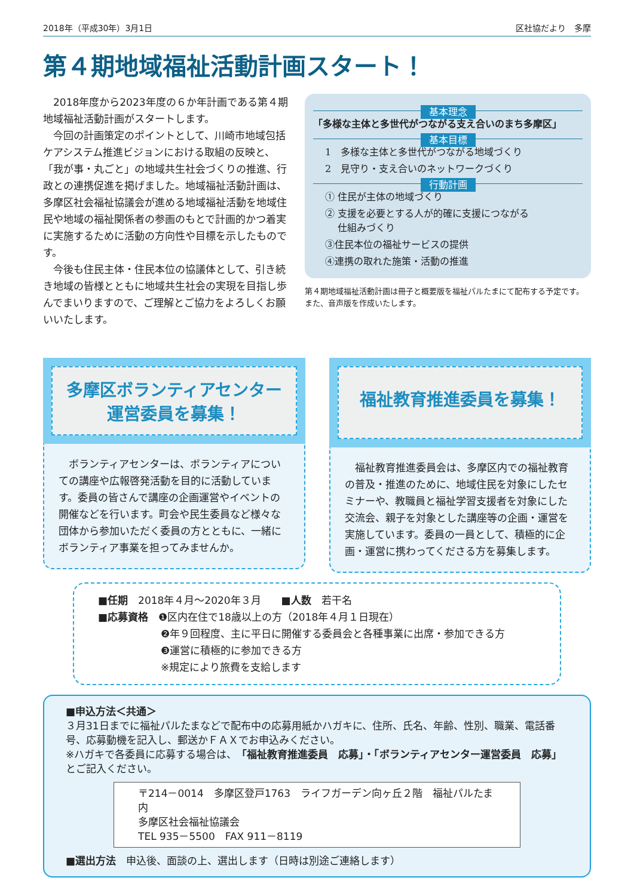2018年（平成30年）3月1日 区社協だより　多摩
第４期地域福祉活動計画スタート！
2018年度から2023年度の６か年計画である第４期地域福祉活動計画がスタートします。
今回の計画策定のポイントとして、川崎市地域包括ケアシステム推進ビジョンにおける取組の反映と、「我が事・丸ごと」の地域共生社会づくりの推進、行政との連携促進を掲げました。地域福祉活動計画は、多摩区社会福祉協議会が進める地域福祉活動を地域住民や地域の福祉関係者の参画のもとで計画的かつ着実に実施するために活動の方向性や目標を示したものです。
今後も住民主体・住民本位の協議体として、引き続き地域の皆様とともに地域共生社会の実現を目指し歩んでまいりますので、ご理解とご協力をよろしくお願いいたします。
基本理念
「多様な主体と多世代がつながる支え合いのまち多摩区」
基本目標
1　多様な主体と多世代がつながる地域づくり
2　見守り・支え合いのネットワークづくり
行動計画
① 住民が主体の地域づくり
② 支援を必要とする人が的確に支援につながる
　 仕組みづくり
③住民本位の福祉サービスの提供
④連携の取れた施策・活動の推進
第４期地域福祉活動計画は冊子と概要版を福祉パルたまにて配布する予定です。また、音声版を作成いたします。
多摩区ボランティアセンター
運営委員を募集！
　ボランティアセンターは、ボランティアについての講座や広報啓発活動を目的に活動しています。委員の皆さんで講座の企画運営やイベントの開催などを行います。町会や民生委員など様々な団体から参加いただく委員の方とともに、一緒にボランティア事業を担ってみませんか。
福祉教育推進委員を募集！
　福祉教育推進委員会は、多摩区内での福祉教育の普及・推進のために、地域住民を対象にしたセミナーや、教職員と福祉学習支援者を対象にした交流会、親子を対象とした講座等の企画・運営を実施しています。委員の一員として、積極的に企画・運営に携わってくださる方を募集します。
■任期　2018年４月～2020年３月　　■人数　若干名
■応募資格　❶区内在住で18歳以上の方（2018年４月１日現在）
❷年９回程度、主に平日に開催する委員会と各種事業に出席・参加できる方
❸運営に積極的に参加できる方
※規定により旅費を支給します
■申込方法＜共通＞
３月31日までに福祉パルたまなどで配布中の応募用紙かハガキに、住所、氏名、年齢、性別、職業、電話番号、応募動機を記入し、郵送かＦＡＸでお申込みください。
※ハガキで各委員に応募する場合は、「福祉教育推進委員　応募」・「ボランティアセンター運営委員　応募」とご記入ください。
〒214－0014　多摩区登戸1763　ライフガーデン向ヶ丘２階　福祉パルたま内
多摩区社会福祉協議会
TEL 935－5500　FAX 911－8119
■選出方法　申込後、面談の上、選出します（日時は別途ご連絡します）